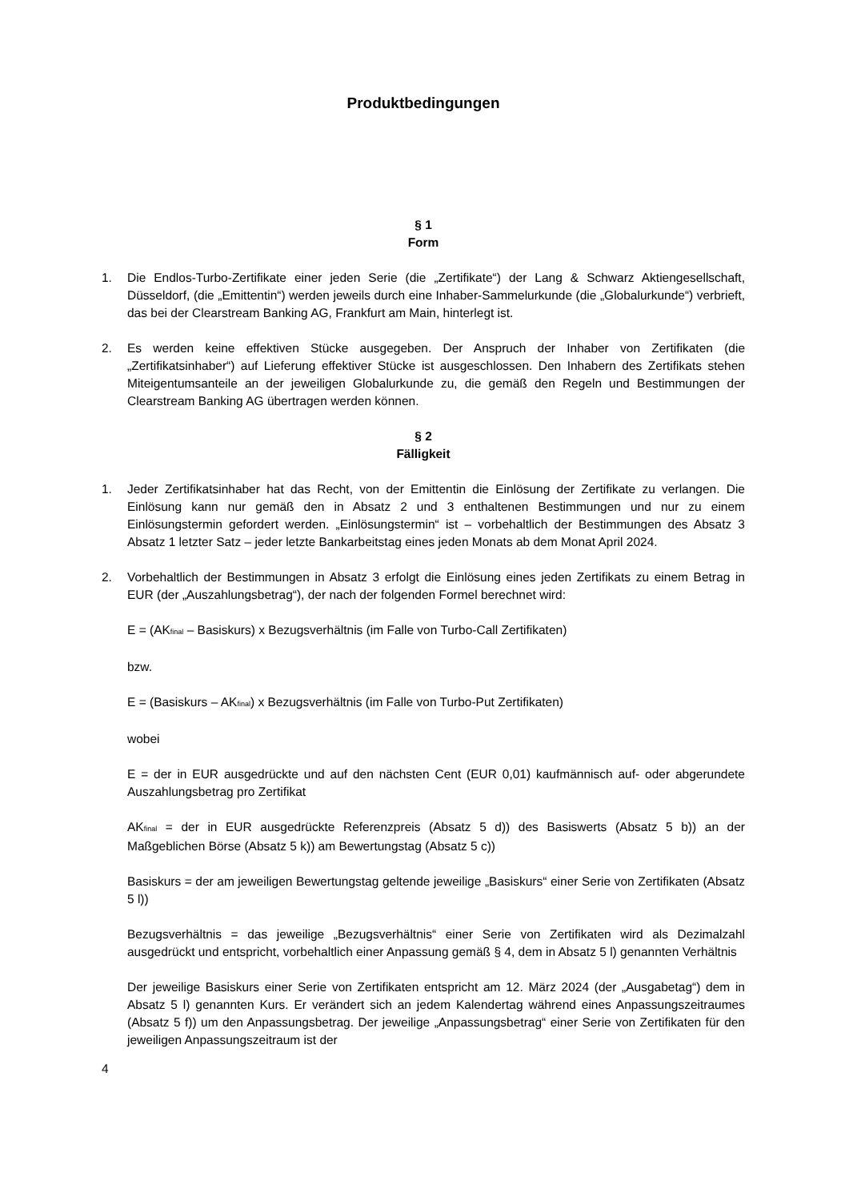Produktbedingungen
§ 1
Form
1. Die Endlos-Turbo-Zertifikate einer jeden Serie (die „Zertifikate“) der Lang & Schwarz Aktiengesellschaft, Düsseldorf, (die „Emittentin“) werden jeweils durch eine Inhaber-Sammelurkunde (die „Globalurkunde“) verbrieft, das bei der Clearstream Banking AG, Frankfurt am Main, hinterlegt ist.
2. Es werden keine effektiven Stücke ausgegeben. Der Anspruch der Inhaber von Zertifikaten (die „Zertifikatsinhaber“) auf Lieferung effektiver Stücke ist ausgeschlossen. Den Inhabern des Zertifikats stehen Miteigentumsanteile an der jeweiligen Globalurkunde zu, die gemäß den Regeln und Bestimmungen der Clearstream Banking AG übertragen werden können.
§ 2
Fälligkeit
1. Jeder Zertifikatsinhaber hat das Recht, von der Emittentin die Einlösung der Zertifikate zu verlangen. Die Einlösung kann nur gemäß den in Absatz 2 und 3 enthaltenen Bestimmungen und nur zu einem Einlösungstermin gefordert werden. „Einlösungstermin“ ist – vorbehaltlich der Bestimmungen des Absatz 3 Absatz 1 letzter Satz – jeder letzte Bankarbeitstag eines jeden Monats ab dem Monat April 2024.
2. Vorbehaltlich der Bestimmungen in Absatz 3 erfolgt die Einlösung eines jeden Zertifikats zu einem Betrag in EUR (der „Auszahlungsbetrag“), der nach der folgenden Formel berechnet wird:
E = (AK<sub>final</sub> – Basiskurs) x Bezugsverhältnis (im Falle von Turbo-Call Zertifikaten)
bzw.
E = (Basiskurs – AK<sub>final</sub>) x Bezugsverhältnis (im Falle von Turbo-Put Zertifikaten)
wobei
E = der in EUR ausgedrückte und auf den nächsten Cent (EUR 0,01) kaufmännisch auf- oder abgerundete Auszahlungsbetrag pro Zertifikat
AK<sub>final</sub> = der in EUR ausgedrückte Referenzpreis (Absatz 5 d)) des Basiswerts (Absatz 5 b)) an der Maßgeblichen Börse (Absatz 5 k)) am Bewertungstag (Absatz 5 c))
Basiskurs = der am jeweiligen Bewertungstag geltende jeweilige „Basiskurs“ einer Serie von Zertifikaten (Absatz 5 l))
Bezugsverhältnis = das jeweilige „Bezugsverhältnis“ einer Serie von Zertifikaten wird als Dezimalzahl ausgedrückt und entspricht, vorbehaltlich einer Anpassung gemäß § 4, dem in Absatz 5 l) genannten Verhältnis
Der jeweilige Basiskurs einer Serie von Zertifikaten entspricht am 12. März 2024 (der „Ausgabetag“) dem in Absatz 5 l) genannten Kurs. Er verändert sich an jedem Kalendertag während eines Anpassungszeitraumes (Absatz 5 f)) um den Anpassungsbetrag. Der jeweilige „Anpassungsbetrag“ einer Serie von Zertifikaten für den jeweiligen Anpassungszeitraum ist der
4